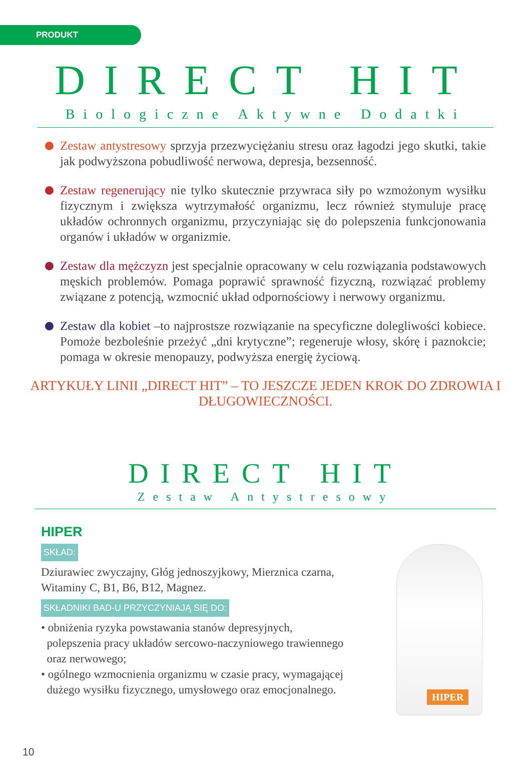PRODUKT
DIRECT HIT
Biologiczne Aktywne Dodatki
Zestaw antystresowy sprzyja przezwyciężaniu stresu oraz łagodzi jego skutki, takie jak podwyższona pobudliwość nerwowa, depresja, bezsenność.
Zestaw regenerujący nie tylko skutecznie przywraca siły po wzmożonym wysiłku fizycznym i zwiększa wytrzymałość organizmu, lecz również stymuluje pracę układów ochronnych organizmu, przyczyniając się do polepszenia funkcjonowania organów i układów w organizmie.
Zestaw dla mężczyzn jest specjalnie opracowany w celu rozwiązania podstawowych męskich problemów. Pomaga poprawić sprawność fizyczną, rozwiązać problemy związane z potencją, wzmocnić układ odpornościowy i nerwowy organizmu.
Zestaw dla kobiet –to najprostsze rozwiązanie na specyficzne dolegliwości kobiece. Pomoże bezboleśnie przeżyć „dni krytyczne”; regeneruje włosy, skórę i paznokcie; pomaga w okresie menopauzy, podwyższa energię życiową.
ARTYKUŁY LINII „DIRECT HIT” – TO JESZCZE JEDEN KROK DO ZDROWIA I DŁUGOWIECZNOŚCI.
DIRECT HIT
Zestaw Antystresowy
HIPER
SKŁAD:
Dziurawiec zwyczajny, Głóg jednoszyjkowy, Mierznica czarna, Witaminy C, B1, B6, B12, Magnez.
SKŁADNIKI BAD-U PRZYCZYNIAJĄ SIĘ DO:
• obniżenia ryzyka powstawania stanów depresyjnych,
polepszenia pracy układów sercowo-naczyniowego trawiennego
oraz nerwowego;
• ogólnego wzmocnienia organizmu w czasie pracy, wymagającej
dużego wysiłku fizycznego, umysłowego oraz emocjonalnego.
HIPER
10